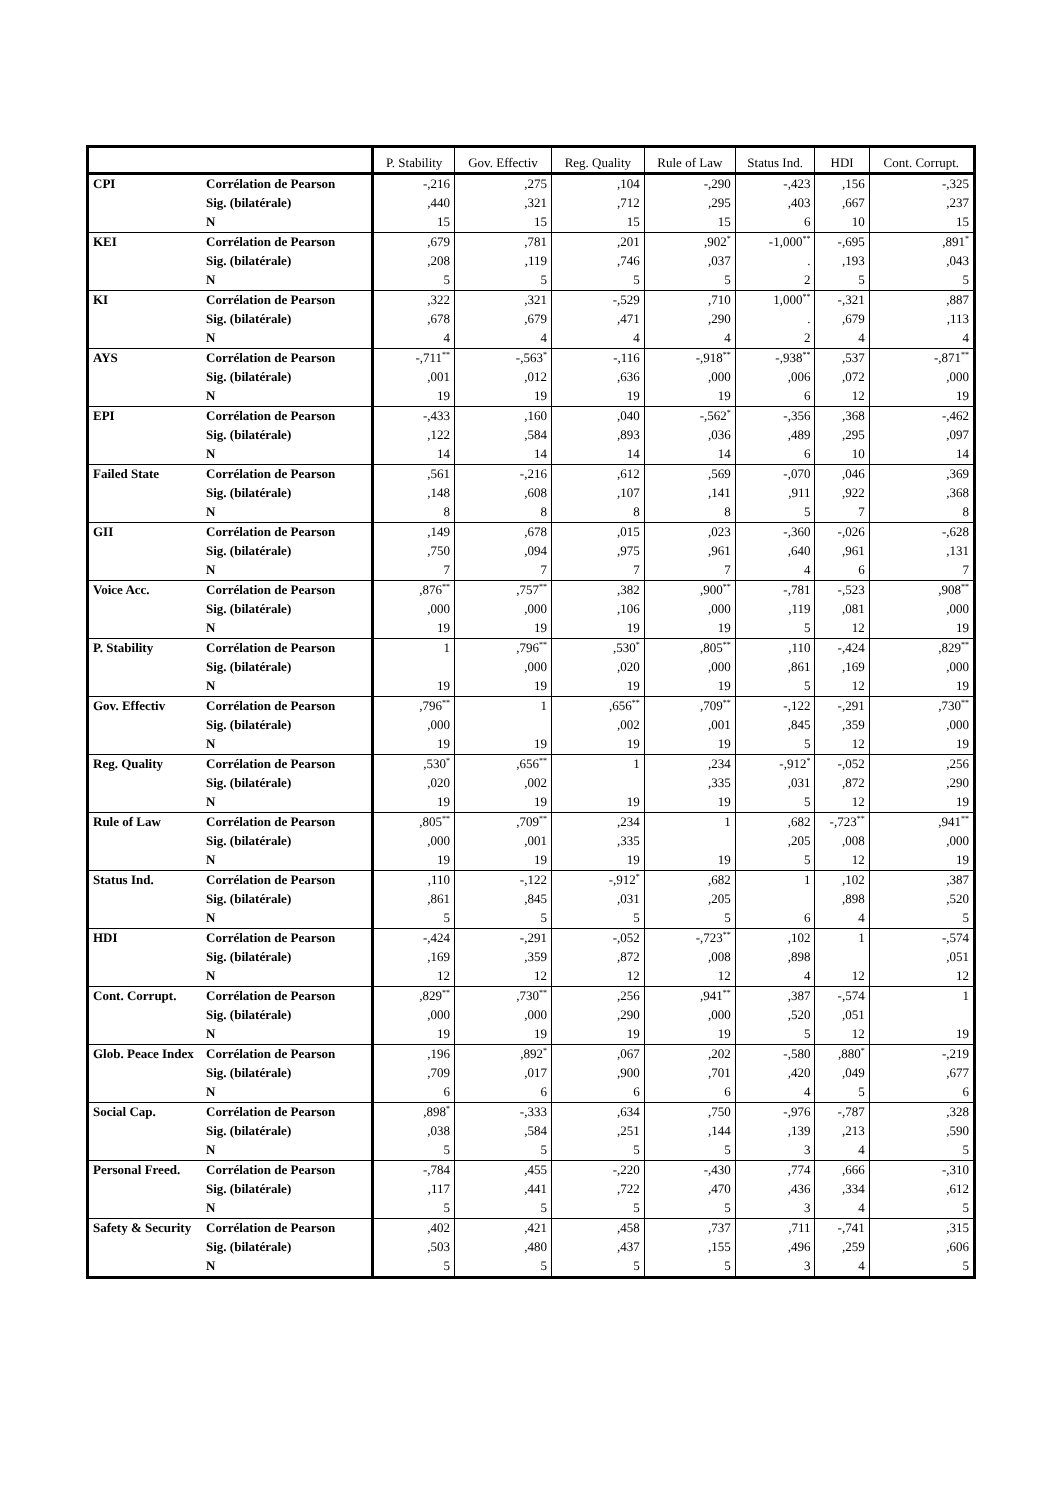| | | P. Stability | Gov. Effectiv | Reg. Quality | Rule of Law | Status Ind. | HDI | Cont. Corrupt. |
| --- | --- | --- | --- | --- | --- | --- | --- | --- |
| CPI | Corrélation de Pearson | -,216 | ,275 | ,104 | -,290 | -,423 | ,156 | -,325 |
| | Sig. (bilatérale) | ,440 | ,321 | ,712 | ,295 | ,403 | ,667 | ,237 |
| | N | 15 | 15 | 15 | 15 | 6 | 10 | 15 |
| KEI | Corrélation de Pearson | ,679 | ,781 | ,201 | ,902<sup>*</sup> | -1,000<sup>**</sup> | -,695 | ,891<sup>*</sup> |
| | Sig. (bilatérale) | ,208 | ,119 | ,746 | ,037 | . | ,193 | ,043 |
| | N | 5 | 5 | 5 | 5 | 2 | 5 | 5 |
| KI | Corrélation de Pearson | ,322 | ,321 | -,529 | ,710 | 1,000<sup>**</sup> | -,321 | ,887 |
| | Sig. (bilatérale) | ,678 | ,679 | ,471 | ,290 | . | ,679 | ,113 |
| | N | 4 | 4 | 4 | 4 | 2 | 4 | 4 |
| AYS | Corrélation de Pearson | -,711<sup>**</sup> | -,563<sup>*</sup> | -,116 | -,918<sup>**</sup> | -,938<sup>**</sup> | ,537 | -,871<sup>**</sup> |
| | Sig. (bilatérale) | ,001 | ,012 | ,636 | ,000 | ,006 | ,072 | ,000 |
| | N | 19 | 19 | 19 | 19 | 6 | 12 | 19 |
| EPI | Corrélation de Pearson | -,433 | ,160 | ,040 | -,562<sup>*</sup> | -,356 | ,368 | -,462 |
| | Sig. (bilatérale) | ,122 | ,584 | ,893 | ,036 | ,489 | ,295 | ,097 |
| | N | 14 | 14 | 14 | 14 | 6 | 10 | 14 |
| Failed State | Corrélation de Pearson | ,561 | -,216 | ,612 | ,569 | -,070 | ,046 | ,369 |
| | Sig. (bilatérale) | ,148 | ,608 | ,107 | ,141 | ,911 | ,922 | ,368 |
| | N | 8 | 8 | 8 | 8 | 5 | 7 | 8 |
| GII | Corrélation de Pearson | ,149 | ,678 | ,015 | ,023 | -,360 | -,026 | -,628 |
| | Sig. (bilatérale) | ,750 | ,094 | ,975 | ,961 | ,640 | ,961 | ,131 |
| | N | 7 | 7 | 7 | 7 | 4 | 6 | 7 |
| Voice Acc. | Corrélation de Pearson | ,876<sup>**</sup> | ,757<sup>**</sup> | ,382 | ,900<sup>**</sup> | -,781 | -,523 | ,908<sup>**</sup> |
| | Sig. (bilatérale) | ,000 | ,000 | ,106 | ,000 | ,119 | ,081 | ,000 |
| | N | 19 | 19 | 19 | 19 | 5 | 12 | 19 |
| P. Stability | Corrélation de Pearson | 1 | ,796<sup>**</sup> | ,530<sup>*</sup> | ,805<sup>**</sup> | ,110 | -,424 | ,829<sup>**</sup> |
| | Sig. (bilatérale) | | ,000 | ,020 | ,000 | ,861 | ,169 | ,000 |
| | N | 19 | 19 | 19 | 19 | 5 | 12 | 19 |
| Gov. Effectiv | Corrélation de Pearson | ,796<sup>**</sup> | 1 | ,656<sup>**</sup> | ,709<sup>**</sup> | -,122 | -,291 | ,730<sup>**</sup> |
| | Sig. (bilatérale) | ,000 | | ,002 | ,001 | ,845 | ,359 | ,000 |
| | N | 19 | 19 | 19 | 19 | 5 | 12 | 19 |
| Reg. Quality | Corrélation de Pearson | ,530<sup>*</sup> | ,656<sup>**</sup> | 1 | ,234 | -,912<sup>*</sup> | -,052 | ,256 |
| | Sig. (bilatérale) | ,020 | ,002 | | ,335 | ,031 | ,872 | ,290 |
| | N | 19 | 19 | 19 | 19 | 5 | 12 | 19 |
| Rule of Law | Corrélation de Pearson | ,805<sup>**</sup> | ,709<sup>**</sup> | ,234 | 1 | ,682 | -,723<sup>**</sup> | ,941<sup>**</sup> |
| | Sig. (bilatérale) | ,000 | ,001 | ,335 | | ,205 | ,008 | ,000 |
| | N | 19 | 19 | 19 | 19 | 5 | 12 | 19 |
| Status Ind. | Corrélation de Pearson | ,110 | -,122 | -,912<sup>*</sup> | ,682 | 1 | ,102 | ,387 |
| | Sig. (bilatérale) | ,861 | ,845 | ,031 | ,205 | | ,898 | ,520 |
| | N | 5 | 5 | 5 | 5 | 6 | 4 | 5 |
| HDI | Corrélation de Pearson | -,424 | -,291 | -,052 | -,723<sup>**</sup> | ,102 | 1 | -,574 |
| | Sig. (bilatérale) | ,169 | ,359 | ,872 | ,008 | ,898 | | ,051 |
| | N | 12 | 12 | 12 | 12 | 4 | 12 | 12 |
| Cont. Corrupt. | Corrélation de Pearson | ,829<sup>**</sup> | ,730<sup>**</sup> | ,256 | ,941<sup>**</sup> | ,387 | -,574 | 1 |
| | Sig. (bilatérale) | ,000 | ,000 | ,290 | ,000 | ,520 | ,051 | |
| | N | 19 | 19 | 19 | 19 | 5 | 12 | 19 |
| Glob. Peace Index | Corrélation de Pearson | ,196 | ,892<sup>*</sup> | ,067 | ,202 | -,580 | ,880<sup>*</sup> | -,219 |
| | Sig. (bilatérale) | ,709 | ,017 | ,900 | ,701 | ,420 | ,049 | ,677 |
| | N | 6 | 6 | 6 | 6 | 4 | 5 | 6 |
| Social Cap. | Corrélation de Pearson | ,898<sup>*</sup> | -,333 | ,634 | ,750 | -,976 | -,787 | ,328 |
| | Sig. (bilatérale) | ,038 | ,584 | ,251 | ,144 | ,139 | ,213 | ,590 |
| | N | 5 | 5 | 5 | 5 | 3 | 4 | 5 |
| Personal Freed. | Corrélation de Pearson | -,784 | ,455 | -,220 | -,430 | ,774 | ,666 | -,310 |
| | Sig. (bilatérale) | ,117 | ,441 | ,722 | ,470 | ,436 | ,334 | ,612 |
| | N | 5 | 5 | 5 | 5 | 3 | 4 | 5 |
| Safety & Security | Corrélation de Pearson | ,402 | ,421 | ,458 | ,737 | ,711 | -,741 | ,315 |
| | Sig. (bilatérale) | ,503 | ,480 | ,437 | ,155 | ,496 | ,259 | ,606 |
| | N | 5 | 5 | 5 | 5 | 3 | 4 | 5 |